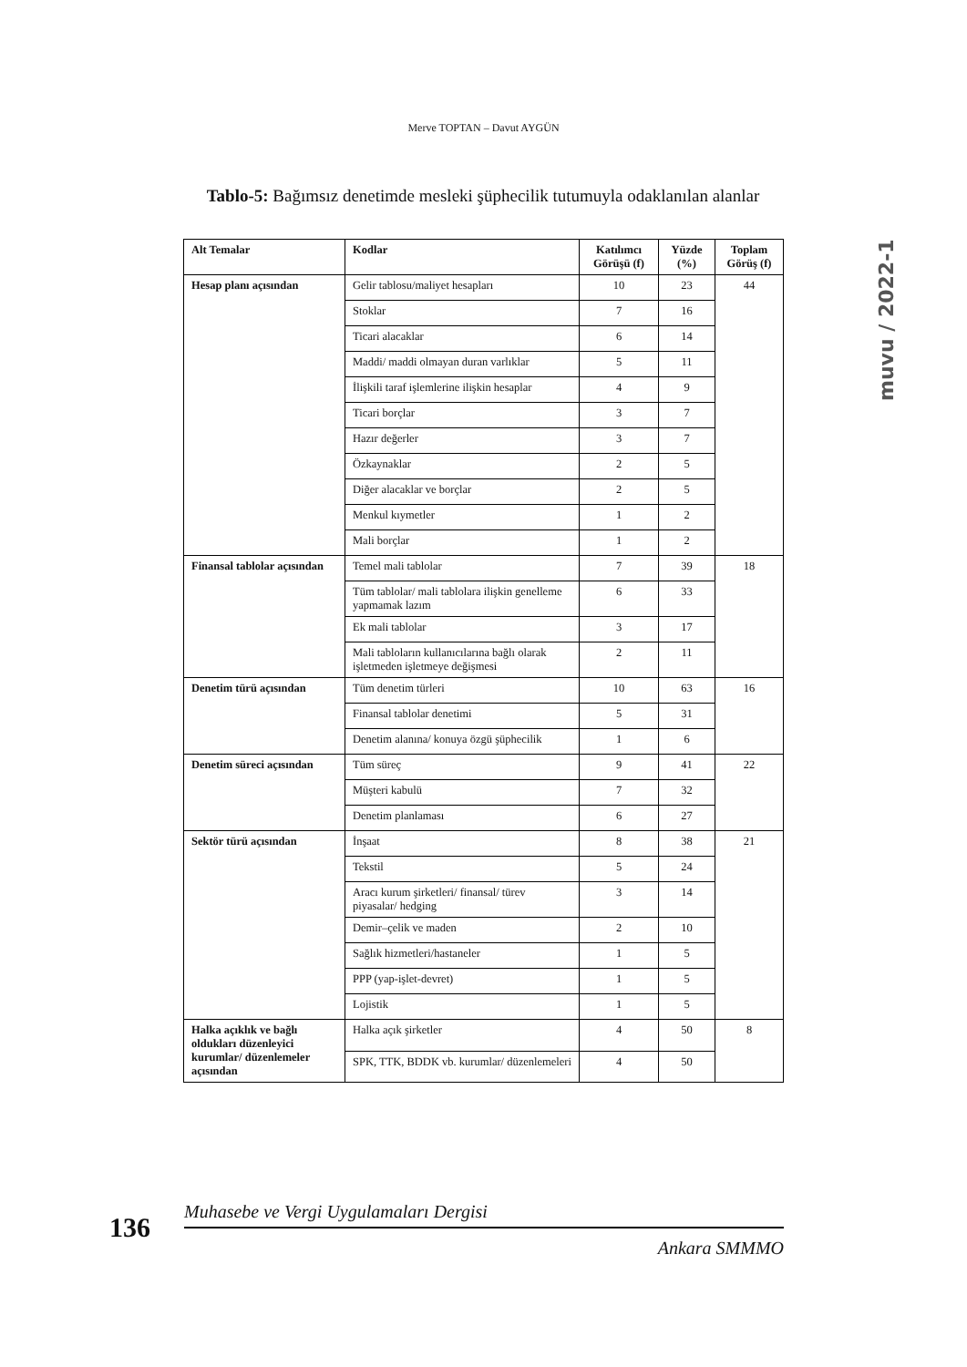Merve TOPTAN – Davut AYGÜN
muvu / 2022-1
Tablo-5: Bağımsız denetimde mesleki şüphecilik tutumuyla odaklanılan alanlar
| Alt Temalar | Kodlar | Katılımcı Görüşü (f) | Yüzde (%) | Toplam Görüş (f) |
| --- | --- | --- | --- | --- |
| Hesap planı açısından | Gelir tablosu/maliyet hesapları | 10 | 23 | 44 |
| | Stoklar | 7 | 16 | |
| | Ticari alacaklar | 6 | 14 | |
| | Maddi/ maddi olmayan duran varlıklar | 5 | 11 | |
| | İlişkili taraf işlemlerine ilişkin hesaplar | 4 | 9 | |
| | Ticari borçlar | 3 | 7 | |
| | Hazır değerler | 3 | 7 | |
| | Özkaynaklar | 2 | 5 | |
| | Diğer alacaklar ve borçlar | 2 | 5 | |
| | Menkul kıymetler | 1 | 2 | |
| | Mali borçlar | 1 | 2 | |
| Finansal tablolar açısından | Temel mali tablolar | 7 | 39 | 18 |
| | Tüm tablolar/ mali tablolara ilişkin genelleme yapmamak lazım | 6 | 33 | |
| | Ek mali tablolar | 3 | 17 | |
| | Mali tabloların kullanıcılarına bağlı olarak işletmeden işletmeye değişmesi | 2 | 11 | |
| Denetim türü açısından | Tüm denetim türleri | 10 | 63 | 16 |
| | Finansal tablolar denetimi | 5 | 31 | |
| | Denetim alanına/ konuya özgü şüphecilik | 1 | 6 | |
| Denetim süreci açısından | Tüm süreç | 9 | 41 | 22 |
| | Müşteri kabulü | 7 | 32 | |
| | Denetim planlaması | 6 | 27 | |
| Sektör türü açısından | İnşaat | 8 | 38 | 21 |
| | Tekstil | 5 | 24 | |
| | Aracı kurum şirketleri/ finansal/ türev piyasalar/ hedging | 3 | 14 | |
| | Demir–çelik ve maden | 2 | 10 | |
| | Sağlık hizmetleri/hastaneler | 1 | 5 | |
| | PPP (yap-işlet-devret) | 1 | 5 | |
| | Lojistik | 1 | 5 | |
| Halka açıklık ve bağlı oldukları düzenleyici kurumlar/ düzenlemeler açısından | Halka açık şirketler | 4 | 50 | 8 |
| | SPK, TTK, BDDK vb. kurumlar/ düzenlemeleri | 4 | 50 | |
136
Muhasebe ve Vergi Uygulamaları Dergisi
Ankara SMMMO